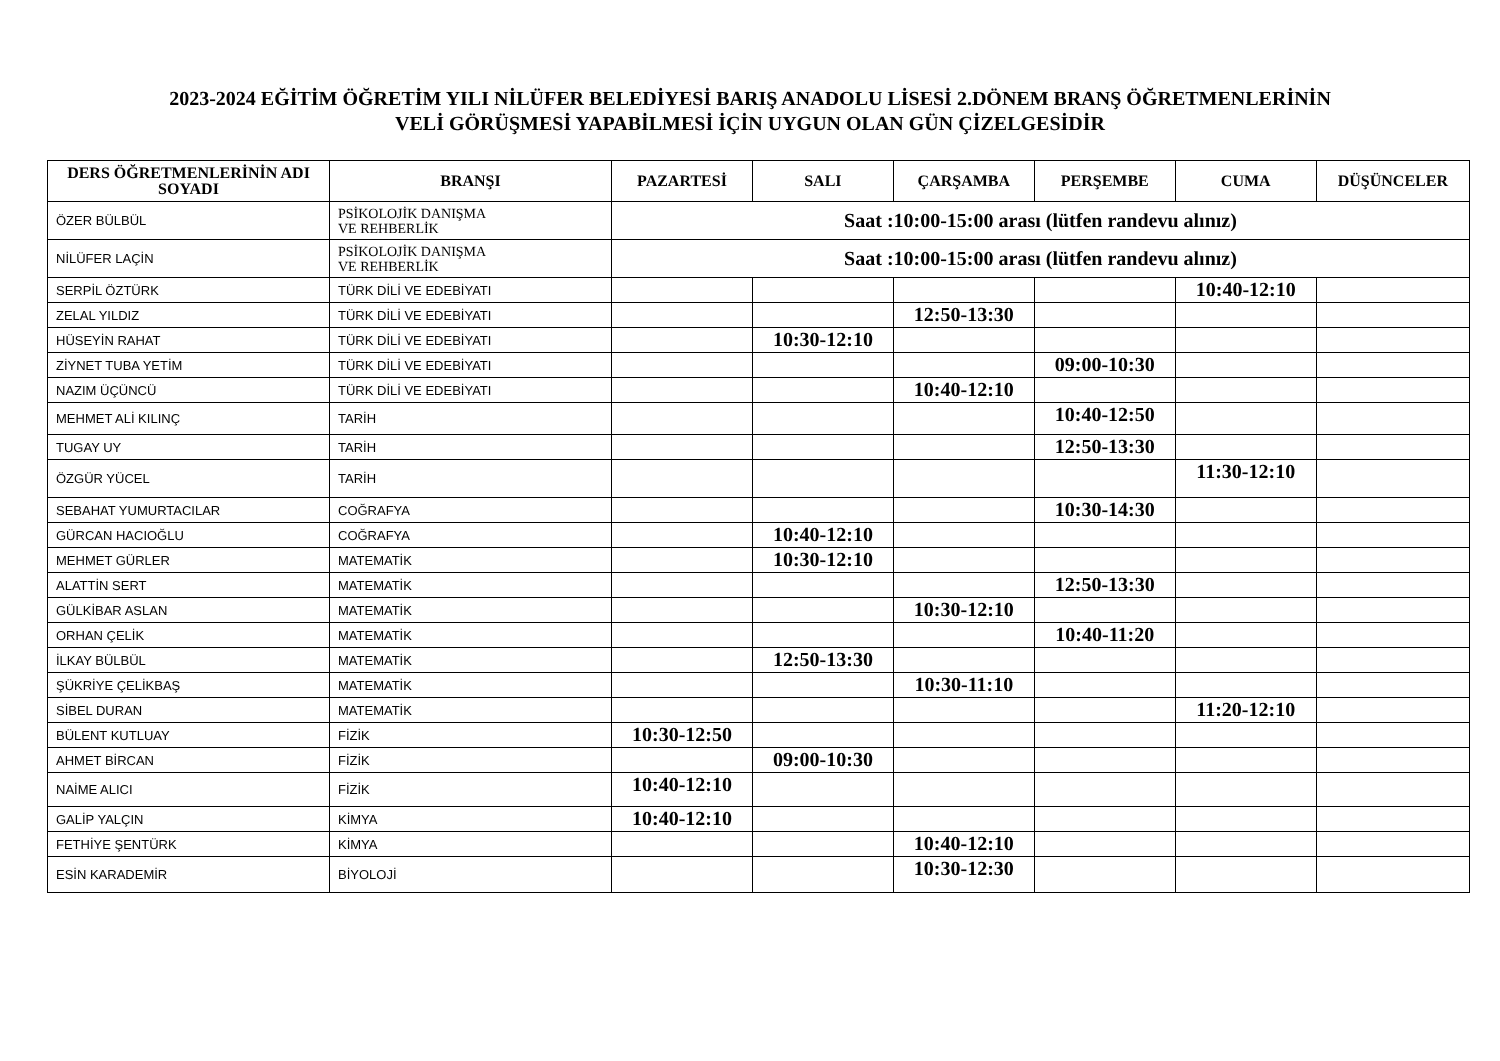2023-2024 EĞİTİM ÖĞRETİM YILI NİLÜFER BELEDİYESİ BARIŞ ANADOLU LİSESİ 2.DÖNEM BRANŞ ÖĞRETMENLERİNİN
VELİ GÖRÜŞMESİ YAPABİLMESİ İÇİN UYGUN OLAN GÜN ÇİZELGESİDİR
| DERS ÖĞRETMENLERİNİN ADI SOYADI | BRANŞI | PAZARTESİ | SALI | ÇARŞAMBA | PERŞEMBE | CUMA | DÜŞÜNCELER |
| --- | --- | --- | --- | --- | --- | --- | --- |
| ÖZER BÜLBÜL | PSİKOLOJİK DANIŞMA VE REHBERLİK | Saat :10:00-15:00 arası (lütfen randevu alınız) | | | | | |
| NİLÜFER LAÇİN | PSİKOLOJİK DANIŞMA VE REHBERLİK | Saat :10:00-15:00 arası (lütfen randevu alınız) | | | | | |
| SERPİL ÖZTÜRK | TÜRK DİLİ VE EDEBİYATI | | | | | 10:40-12:10 | |
| ZELAL YILDIZ | TÜRK DİLİ VE EDEBİYATI | | | 12:50-13:30 | | | |
| HÜSEYİN RAHAT | TÜRK DİLİ VE EDEBİYATI | | 10:30-12:10 | | | | |
| ZİYNET TUBA YETİM | TÜRK DİLİ VE EDEBİYATI | | | | 09:00-10:30 | | |
| NAZIM ÜÇÜNCÜ | TÜRK DİLİ VE EDEBİYATI | | | 10:40-12:10 | | | |
| MEHMET ALİ KILINÇ | TARİH | | | | 10:40-12:50 | | |
| TUGAY UY | TARİH | | | | 12:50-13:30 | | |
| ÖZGÜR YÜCEL | TARİH | | | | | 11:30-12:10 | |
| SEBAHAT YUMURTACILAR | COĞRAFYA | | | | 10:30-14:30 | | |
| GÜRCAN HACIOĞLU | COĞRAFYA | | 10:40-12:10 | | | | |
| MEHMET GÜRLER | MATEMATİK | | 10:30-12:10 | | | | |
| ALATTİN SERT | MATEMATİK | | | | 12:50-13:30 | | |
| GÜLKİBAR ASLAN | MATEMATİK | | | 10:30-12:10 | | | |
| ORHAN ÇELİK | MATEMATİK | | | | 10:40-11:20 | | |
| İLKAY BÜLBÜL | MATEMATİK | | 12:50-13:30 | | | | |
| ŞÜKRİYE ÇELİKBAŞ | MATEMATİK | | | 10:30-11:10 | | | |
| SİBEL DURAN | MATEMATİK | | | | | 11:20-12:10 | |
| BÜLENT KUTLUAY | FİZİK | 10:30-12:50 | | | | | |
| AHMET BİRCAN | FİZİK | | 09:00-10:30 | | | | |
| NAİME ALICI | FİZİK | 10:40-12:10 | | | | | |
| GALİP YALÇIN | KİMYA | 10:40-12:10 | | | | | |
| FETHİYE ŞENTÜRK | KİMYA | | | 10:40-12:10 | | | |
| ESİN KARADEMİR | BİYOLOJİ | | | 10:30-12:30 | | | |